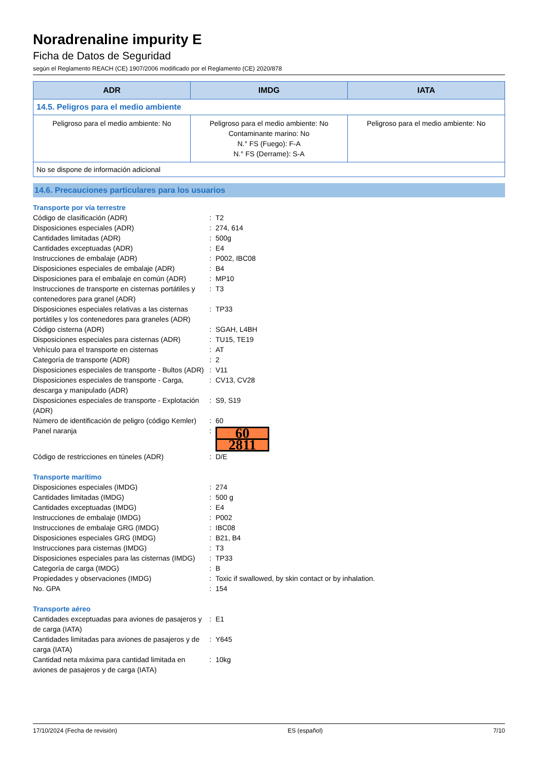Noradrenaline impurity E
Ficha de Datos de Seguridad
según el Reglamento REACH (CE) 1907/2006 modificado por el Reglamento (CE) 2020/878
| ADR | IMDG | IATA |
| --- | --- | --- |
| 14.5. Peligros para el medio ambiente | | |
| Peligroso para el medio ambiente: No | Peligroso para el medio ambiente: No Contaminante marino: No N.° FS (Fuego): F-A N.° FS (Derrame): S-A | Peligroso para el medio ambiente: No |
| No se dispone de información adicional | | |
14.6. Precauciones particulares para los usuarios
Transporte por vía terrestre
| Código de clasificación (ADR) | : | T2 |
| Disposiciones especiales (ADR) | : | 274, 614 |
| Cantidades limitadas (ADR) | : | 500g |
| Cantidades exceptuadas (ADR) | : | E4 |
| Instrucciones de embalaje (ADR) | : | P002, IBC08 |
| Disposiciones especiales de embalaje (ADR) | : | B4 |
| Disposiciones para el embalaje en común (ADR) | : | MP10 |
| Instrucciones de transporte en cisternas portátiles y contenedores para granel (ADR) | : | T3 |
| Disposiciones especiales relativas a las cisternas portátiles y los contenedores para graneles (ADR) | : | TP33 |
| Código cisterna (ADR) | : | SGAH, L4BH |
| Disposiciones especiales para cisternas (ADR) | : | TU15, TE19 |
| Vehículo para el transporte en cisternas | : | AT |
| Categoría de transporte (ADR) | : | 2 |
| Disposiciones especiales de transporte - Bultos (ADR) | : | V11 |
| Disposiciones especiales de transporte - Carga, descarga y manipulado (ADR) | : | CV13, CV28 |
| Disposiciones especiales de transporte - Explotación (ADR) | : | S9, S19 |
| Número de identificación de peligro (código Kemler) | : | 60 |
| Panel naranja | : | 60 2811 |
| Código de restricciones en túneles (ADR) | : | D/E |
Transporte marítimo
| Disposiciones especiales (IMDG) | : | 274 |
| Cantidades limitadas (IMDG) | : | 500 g |
| Cantidades exceptuadas (IMDG) | : | E4 |
| Instrucciones de embalaje (IMDG) | : | P002 |
| Instrucciones de embalaje GRG (IMDG) | : | IBC08 |
| Disposiciones especiales GRG (IMDG) | : | B21, B4 |
| Instrucciones para cisternas (IMDG) | : | T3 |
| Disposiciones especiales para las cisternas (IMDG) | : | TP33 |
| Categoría de carga (IMDG) | : | B |
| Propiedades y observaciones (IMDG) | : | Toxic if swallowed, by skin contact or by inhalation. |
| No. GPA | : | 154 |
Transporte aéreo
| Cantidades exceptuadas para aviones de pasajeros y de carga (IATA) | : | E1 |
| Cantidades limitadas para aviones de pasajeros y de carga (IATA) | : | Y645 |
| Cantidad neta máxima para cantidad limitada en aviones de pasajeros y de carga (IATA) | : | 10kg |
17/10/2024 (Fecha de revisión) ES (español) 7/10